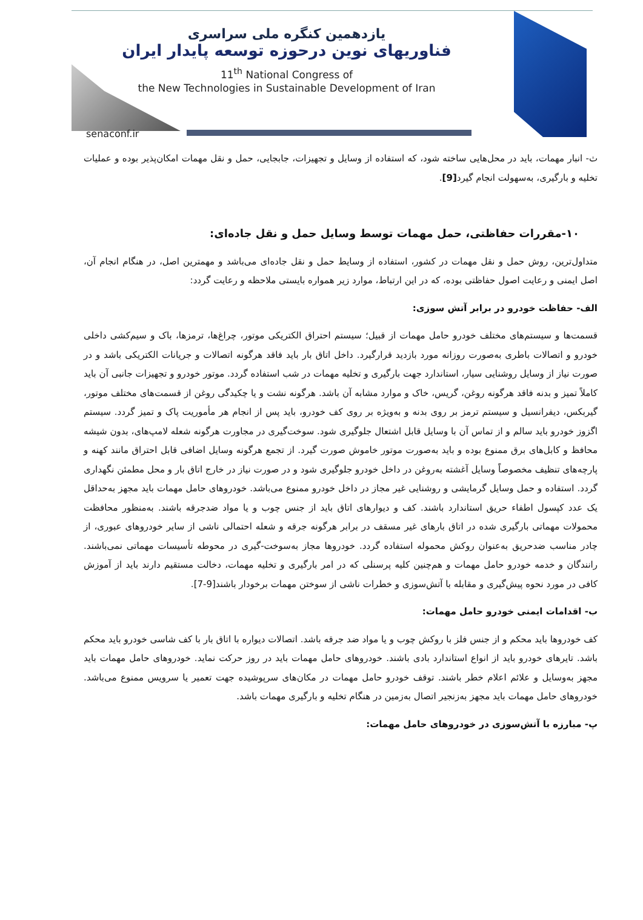یازدهمین کنگره ملی سراسری
فناوریهای نوین درحوزه توسعه پایدار ایران
11<sup>th</sup> National Congress of
the New Technologies in Sustainable Development of Iran
senaconf.ir
ث- انبار مهمات، باید در محل‌هایی ساخته شود، که استفاده از وسایل و تجهیزات، جابجایی، حمل و نقل مهمات امکان‌پذیر بوده و عملیات تخلیه و بارگیری، به‌سهولت انجام گیرد[9].
۱۰-مقررات حفاظتی، حمل مهمات توسط وسایل حمل و نقل جاده‌ای:
متداول‌ترین، روش حمل و نقل مهمات در کشور، استفاده از وسایط حمل و نقل جاده‌ای می‌باشد و مهمترین اصل، در هنگام انجام آن، اصل ایمنی و رعایت اصول حفاظتی بوده، که در این ارتباط، موارد زیر همواره بایستی ملاحظه و رعایت گردد:
الف- حفاظت خودرو در برابر آتش سوزی:
قسمت‌ها و سیستم‌های مختلف خودرو حامل مهمات از قبیل؛ سیستم احتراق الکتریکی موتور، چراغ‌ها، ترمزها، باک و سیم‌کشی داخلی خودرو و اتصالات باطری به‌صورت روزانه مورد بازدید قرارگیرد. داخل اتاق بار باید فاقد هرگونه اتصالات و جریانات الکتریکی باشد و در صورت نیاز از وسایل روشنایی سیار، استاندارد جهت بارگیری و تخلیه مهمات در شب استفاده گردد. موتور خودرو و تجهیزات جانبی آن باید کاملاً تمیز و بدنه فاقد هرگونه روغن، گریس، خاک و موارد مشابه آن باشد. هرگونه نشت و یا چکیدگی روغن از قسمت‌های مختلف موتور، گیربکس، دیفرانسیل و سیستم ترمز بر روی بدنه و به‌ویژه بر روی کف خودرو، باید پس از انجام هر مأموریت پاک و تمیز گردد. سیستم اگزوز خودرو باید سالم و از تماس آن با وسایل قابل اشتعال جلوگیری شود. سوخت‌گیری در مجاورت هرگونه شعله لامپ‌های، بدون شیشه محافظ و کابل‌های برق ممنوع بوده و باید به‌صورت موتور خاموش صورت گیرد. از تجمع هرگونه وسایل اضافی قابل احتراق مانند کهنه و پارچه‌های تنظیف مخصوصاً وسایل آغشته به‌روغن در داخل خودرو جلوگیری شود و در صورت نیاز در خارج اتاق بار و محل مطمئن نگهداری گردد. استفاده و حمل وسایل گرمایشی و روشنایی غیر مجاز در داخل خودرو ممنوع می‌باشد. خودروهای حامل مهمات باید مجهز به‌حداقل یک عدد کپسول اطفاء حریق استاندارد باشند. کف و دیوارهای اتاق باید از جنس چوب و یا مواد ضدجرقه باشند. به‌منظور محافظت محمولات مهماتی بارگیری شده در اتاق بارهای غیر مسقف در برابر هرگونه جرقه و شعله احتمالی ناشی از سایر خودروهای عبوری، از چادر مناسب ضدحریق به‌عنوان روکش محموله استفاده گردد. خودروها مجاز به‌سوخت-گیری در محوطه تأسیسات مهماتی نمی‌باشند. رانندگان و خدمه خودرو حامل مهمات و هم‌چنین کلیه پرسنلی که در امر بارگیری و تخلیه مهمات، دخالت مستقیم دارند باید از آموزش کافی در مورد نحوه پیش‌گیری و مقابله با آتش‌سوزی و خطرات ناشی از سوختن مهمات برخودار باشند[9-7].
ب- اقدامات ایمنی خودرو حامل مهمات:
کف خودروها باید محکم و از جنس فلز با روکش چوب و یا مواد ضد جرقه باشد. اتصالات دیواره با اتاق بار با کف شاسی خودرو باید محکم باشد. تایرهای خودرو باید از انواع استاندارد بادی باشند. خودروهای حامل مهمات باید در روز حرکت نماید. خودروهای حامل مهمات باید مجهز به‌وسایل و علائم اعلام خطر باشند. توقف خودرو حامل مهمات در مکان‌های سرپوشیده جهت تعمیر یا سرویس ممنوع می‌باشد. خودروهای حامل مهمات باید مجهز به‌زنجیر اتصال به‌زمین در هنگام تخلیه و بارگیری مهمات باشد.
پ- مبارزه با آتش‌سوزی در خودروهای حامل مهمات: